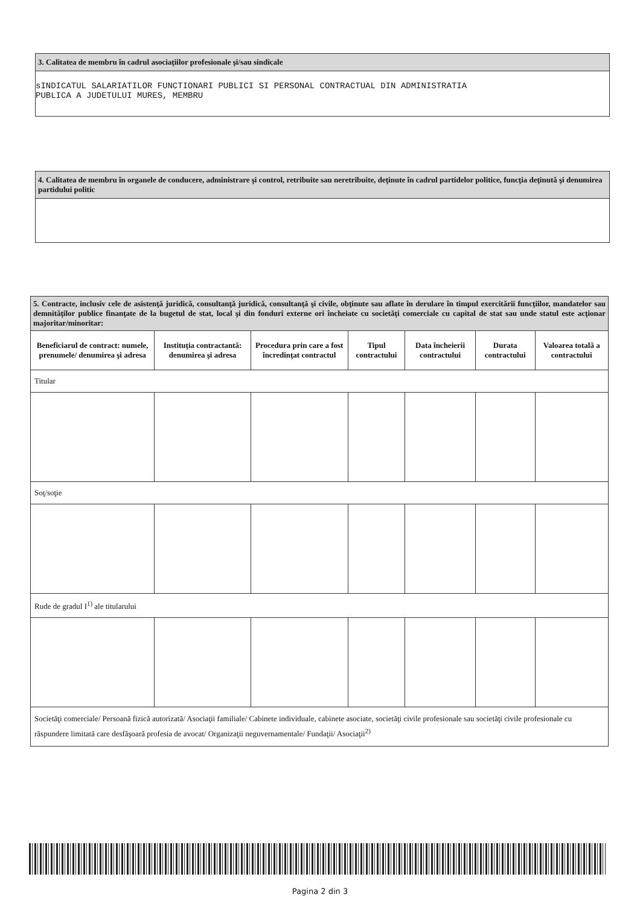3. Calitatea de membru în cadrul asociaţiilor profesionale şi/sau sindicale
sINDICATUL SALARIATILOR FUNCTIONARI PUBLICI SI PERSONAL CONTRACTUAL DIN ADMINISTRATIA
PUBLICA A JUDETULUI MURES, MEMBRU
4. Calitatea de membru în organele de conducere, administrare şi control, retribuite sau neretribuite, deţinute în cadrul partidelor politice, funcţia deţinută şi denumirea partidului politic
| 5. Contracte, inclusiv cele de asistenţă juridică, consultanţă juridică, consultanţă şi civile, obţinute sau aflate în derulare în timpul exercitării funcţiilor, mandatelor sau demnităţilor publice finanţate de la bugetul de stat, local şi din fonduri externe ori încheiate cu societăţi comerciale cu capital de stat sau unde statul este acţionar majoritar/minoritar: | | | | | | |
| Beneficiarul de contract: numele, prenumele/ denumirea şi adresa | Instituţia contractantă: denumirea şi adresa | Procedura prin care a fost încredinţat contractul | Tipul contractului | Data încheierii contractului | Durata contractului | Valoarea totală a contractului |
| Titular | | | | | | |
| Soţ/soţie | | | | | | |
| Rude de gradul I<sup>1)</sup> ale titularului | | | | | | |
| Societăţi comerciale/ Persoană fizică autorizată/ Asociaţii familiale/ Cabinete individuale, cabinete asociate, societăţi civile profesionale sau societăţi civile profesionale cu răspundere limitată care desfăşoară profesia de avocat/ Organizaţii neguvernamentale/ Fundaţii/ Asociaţii<sup>2)</sup> | | | | | | |
Pagina 2 din 3